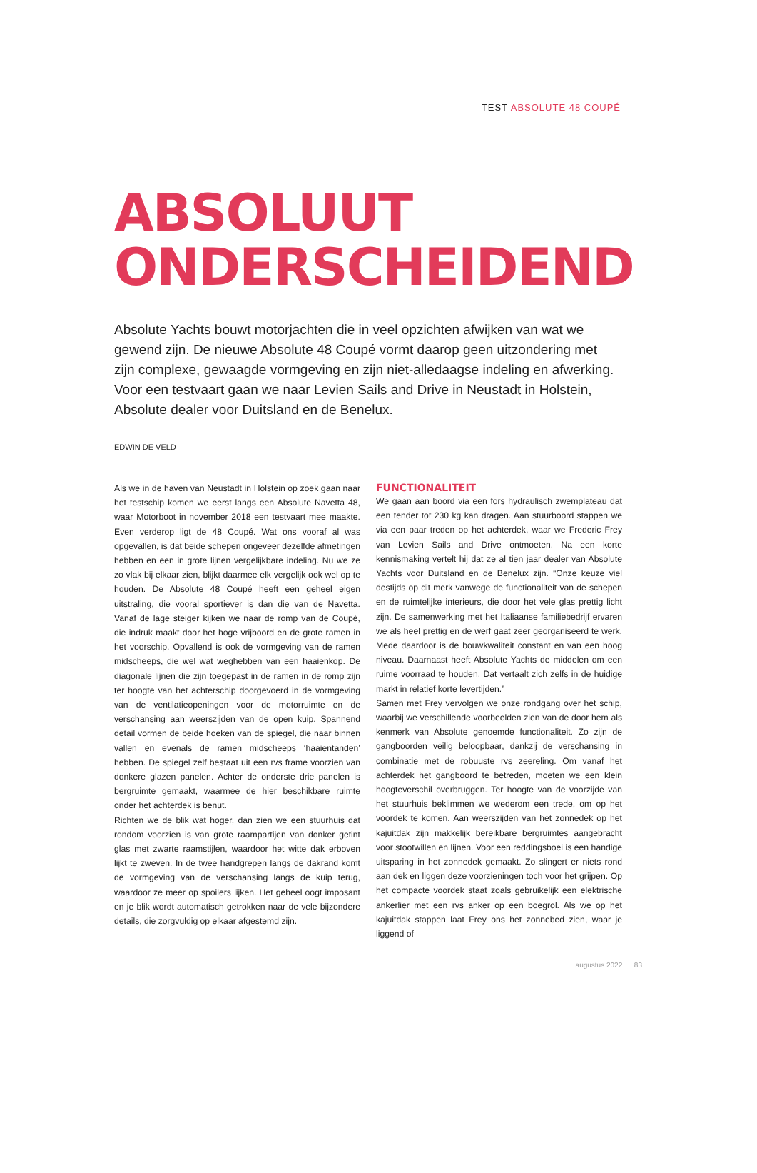TEST ABSOLUTE 48 COUPÉ
ABSOLUUT
ONDERSCHEIDEND
Absolute Yachts bouwt motorjachten die in veel opzichten afwijken van wat we gewend zijn. De nieuwe Absolute 48 Coupé vormt daarop geen uitzondering met zijn complexe, gewaagde vormgeving en zijn niet-alledaagse indeling en afwerking. Voor een testvaart gaan we naar Levien Sails and Drive in Neustadt in Holstein, Absolute dealer voor Duitsland en de Benelux.
EDWIN DE VELD
Als we in de haven van Neustadt in Holstein op zoek gaan naar het testschip komen we eerst langs een Absolute Navetta 48, waar Motorboot in november 2018 een testvaart mee maakte. Even verderop ligt de 48 Coupé. Wat ons vooraf al was opgevallen, is dat beide schepen ongeveer dezelfde afmetingen hebben en een in grote lijnen vergelijkbare indeling. Nu we ze zo vlak bij elkaar zien, blijkt daarmee elk vergelijk ook wel op te houden. De Absolute 48 Coupé heeft een geheel eigen uitstraling, die vooral sportiever is dan die van de Navetta. Vanaf de lage steiger kijken we naar de romp van de Coupé, die indruk maakt door het hoge vrijboord en de grote ramen in het voorschip. Opvallend is ook de vormgeving van de ramen midscheeps, die wel wat weghebben van een haaienkop. De diagonale lijnen die zijn toegepast in de ramen in de romp zijn ter hoogte van het achterschip doorgevoerd in de vormgeving van de ventilatieopeningen voor de motorruimte en de verschansing aan weerszijden van de open kuip. Spannend detail vormen de beide hoeken van de spiegel, die naar binnen vallen en evenals de ramen midscheeps ‘haaientanden’ hebben. De spiegel zelf bestaat uit een rvs frame voorzien van donkere glazen panelen. Achter de onderste drie panelen is bergruimte gemaakt, waarmee de hier beschikbare ruimte onder het achterdek is benut.
Richten we de blik wat hoger, dan zien we een stuurhuis dat rondom voorzien is van grote raampartijen van donker getint glas met zwarte raamstijlen, waardoor het witte dak erboven lijkt te zweven. In de twee handgrepen langs de dakrand komt de vormgeving van de verschansing langs de kuip terug, waardoor ze meer op spoilers lijken. Het geheel oogt imposant en je blik wordt automatisch getrokken naar de vele bijzondere details, die zorgvuldig op elkaar afgestemd zijn.
FUNCTIONALITEIT
We gaan aan boord via een fors hydraulisch zwemplateau dat een tender tot 230 kg kan dragen. Aan stuurboord stappen we via een paar treden op het achterdek, waar we Frederic Frey van Levien Sails and Drive ontmoeten. Na een korte kennismaking vertelt hij dat ze al tien jaar dealer van Absolute Yachts voor Duitsland en de Benelux zijn. “Onze keuze viel destijds op dit merk vanwege de functionaliteit van de schepen en de ruimtelijke interieurs, die door het vele glas prettig licht zijn. De samenwerking met het Italiaanse familiebedrijf ervaren we als heel prettig en de werf gaat zeer georganiseerd te werk. Mede daardoor is de bouwkwaliteit constant en van een hoog niveau. Daarnaast heeft Absolute Yachts de middelen om een ruime voorraad te houden. Dat vertaalt zich zelfs in de huidige markt in relatief korte levertijden.”
Samen met Frey vervolgen we onze rondgang over het schip, waarbij we verschillende voorbeelden zien van de door hem als kenmerk van Absolute genoemde functionaliteit. Zo zijn de gangboorden veilig beloopbaar, dankzij de verschansing in combinatie met de robuuste rvs zeereling. Om vanaf het achterdek het gangboord te betreden, moeten we een klein hoogteverschil overbruggen. Ter hoogte van de voorzijde van het stuurhuis beklimmen we wederom een trede, om op het voordek te komen. Aan weerszijden van het zonnedek op het kajuitdak zijn makkelijk bereikbare bergruimtes aangebracht voor stootwillen en lijnen. Voor een reddingsboei is een handige uitsparing in het zonnedek gemaakt. Zo slingert er niets rond aan dek en liggen deze voorzieningen toch voor het grijpen. Op het compacte voordek staat zoals gebruikelijk een elektrische ankerlier met een rvs anker op een boegrol. Als we op het kajuitdak stappen laat Frey ons het zonnebed zien, waar je liggend of
augustus 2022 83